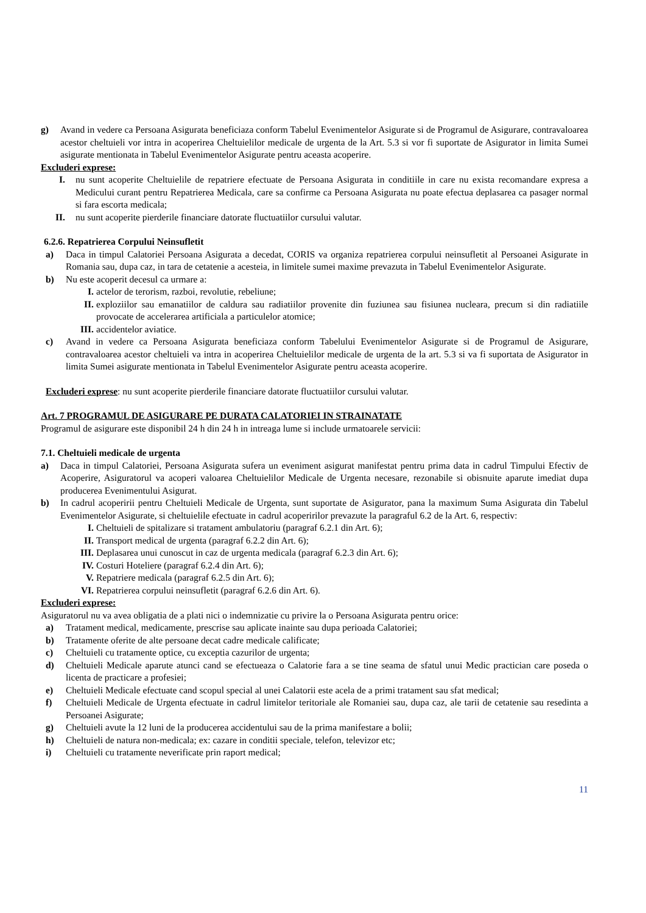g) Avand in vedere ca Persoana Asigurata beneficiaza conform Tabelul Evenimentelor Asigurate si de Programul de Asigurare, contravaloarea acestor cheltuieli vor intra in acoperirea Cheltuielilor medicale de urgenta de la Art. 5.3 si vor fi suportate de Asigurator in limita Sumei asigurate mentionata in Tabelul Evenimentelor Asigurate pentru aceasta acoperire.
Excluderi exprese:
I. nu sunt acoperite Cheltuielile de repatriere efectuate de Persoana Asigurata in conditiile in care nu exista recomandare expresa a Medicului curant pentru Repatrierea Medicala, care sa confirme ca Persoana Asigurata nu poate efectua deplasarea ca pasager normal si fara escorta medicala;
II. nu sunt acoperite pierderile financiare datorate fluctuatiilor cursului valutar.
6.2.6. Repatrierea Corpului Neinsufletit
a) Daca in timpul Calatoriei Persoana Asigurata a decedat, CORIS va organiza repatrierea corpului neinsufletit al Persoanei Asigurate in Romania sau, dupa caz, in tara de cetatenie a acesteia, in limitele sumei maxime prevazuta in Tabelul Evenimentelor Asigurate.
b) Nu este acoperit decesul ca urmare a:
I. actelor de terorism, razboi, revolutie, rebeliune;
II. exploziilor sau emanatiilor de caldura sau radiatiilor provenite din fuziunea sau fisiunea nucleara, precum si din radiatiile provocate de accelerarea artificiala a particulelor atomice;
III. accidentelor aviatice.
c) Avand in vedere ca Persoana Asigurata beneficiaza conform Tabelului Evenimentelor Asigurate si de Programul de Asigurare, contravaloarea acestor cheltuieli va intra in acoperirea Cheltuielilor medicale de urgenta de la art. 5.3 si va fi suportata de Asigurator in limita Sumei asigurate mentionata in Tabelul Evenimentelor Asigurate pentru aceasta acoperire.
Excluderi exprese: nu sunt acoperite pierderile financiare datorate fluctuatiilor cursului valutar.
Art. 7 PROGRAMUL DE ASIGURARE PE DURATA CALATORIEI IN STRAINATATE
Programul de asigurare este disponibil 24 h din 24 h in intreaga lume si include urmatoarele servicii:
7.1. Cheltuieli medicale de urgenta
a) Daca in timpul Calatoriei, Persoana Asigurata sufera un eveniment asigurat manifestat pentru prima data in cadrul Timpului Efectiv de Acoperire, Asiguratorul va acoperi valoarea Cheltuielilor Medicale de Urgenta necesare, rezonabile si obisnuite aparute imediat dupa producerea Evenimentului Asigurat.
b) In cadrul acoperirii pentru Cheltuieli Medicale de Urgenta, sunt suportate de Asigurator, pana la maximum Suma Asigurata din Tabelul Evenimentelor Asigurate, si cheltuielile efectuate in cadrul acoperirilor prevazute la paragraful 6.2 de la Art. 6, respectiv:
I. Cheltuieli de spitalizare si tratament ambulatoriu (paragraf 6.2.1 din Art. 6);
II. Transport medical de urgenta (paragraf 6.2.2 din Art. 6);
III. Deplasarea unui cunoscut in caz de urgenta medicala (paragraf 6.2.3 din Art. 6);
IV. Costuri Hoteliere (paragraf 6.2.4 din Art. 6);
V. Repatriere medicala (paragraf 6.2.5 din Art. 6);
VI. Repatrierea corpului neinsufletit (paragraf 6.2.6 din Art. 6).
Excluderi exprese:
Asiguratorul nu va avea obligatia de a plati nici o indemnizatie cu privire la o Persoana Asigurata pentru orice:
a) Tratament medical, medicamente, prescrise sau aplicate inainte sau dupa perioada Calatoriei;
b) Tratamente oferite de alte persoane decat cadre medicale calificate;
c) Cheltuieli cu tratamente optice, cu exceptia cazurilor de urgenta;
d) Cheltuieli Medicale aparute atunci cand se efectueaza o Calatorie fara a se tine seama de sfatul unui Medic practician care poseda o licenta de practicare a profesiei;
e) Cheltuieli Medicale efectuate cand scopul special al unei Calatorii este acela de a primi tratament sau sfat medical;
f) Cheltuieli Medicale de Urgenta efectuate in cadrul limitelor teritoriale ale Romaniei sau, dupa caz, ale tarii de cetatenie sau resedinta a Persoanei Asigurate;
g) Cheltuieli avute la 12 luni de la producerea accidentului sau de la prima manifestare a bolii;
h) Cheltuieli de natura non-medicala; ex: cazare in conditii speciale, telefon, televizor etc;
i) Cheltuieli cu tratamente neverificate prin raport medical;
11